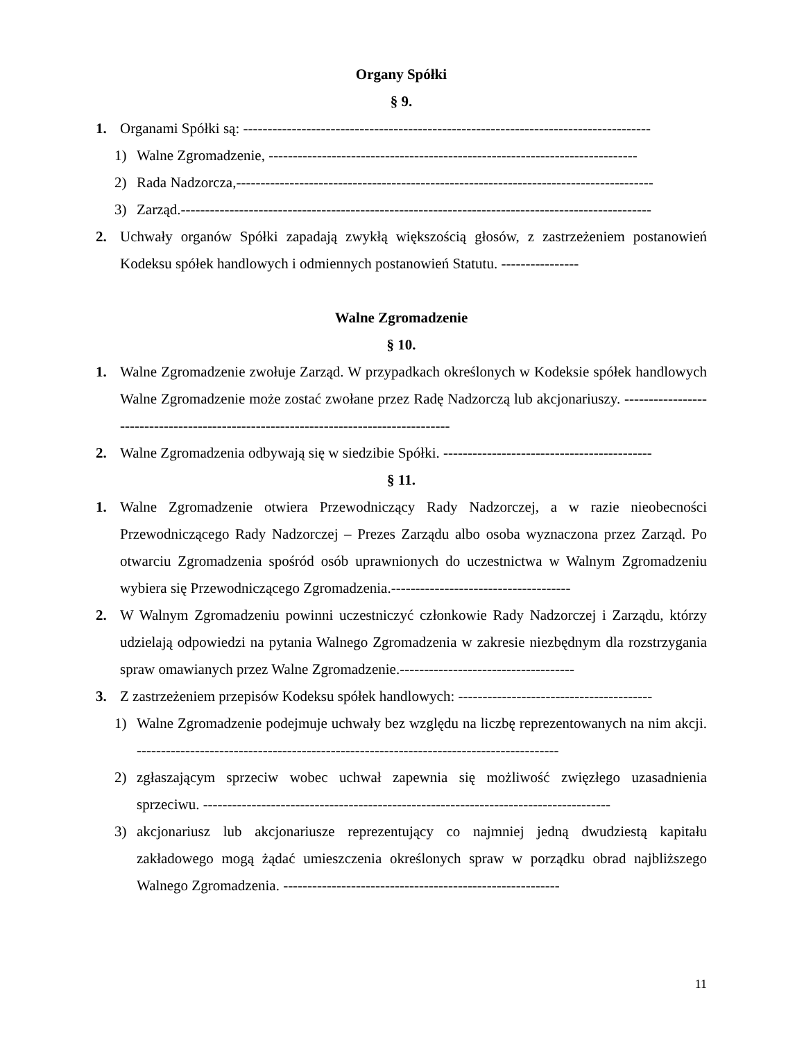Organy Spółki
§ 9.
1. Organami Spółki są: ------------------------------------------------------------------------------------
1) Walne Zgromadzenie, ----------------------------------------------------------------------------
2) Rada Nadzorcza,--------------------------------------------------------------------------------------
3) Zarząd.-------------------------------------------------------------------------------------------------
2. Uchwały organów Spółki zapadają zwykłą większością głosów, z zastrzeżeniem postanowień Kodeksu spółek handlowych i odmiennych postanowień Statutu. ----------------
Walne Zgromadzenie
§ 10.
1. Walne Zgromadzenie zwołuje Zarząd. W przypadkach określonych w Kodeksie spółek handlowych Walne Zgromadzenie może zostać zwołane przez Radę Nadzorczą lub akcjonariuszy. -------------------------------------------------------------------------------------
2. Walne Zgromadzenia odbywają się w siedzibie Spółki. -------------------------------------------
§ 11.
1. Walne Zgromadzenie otwiera Przewodniczący Rady Nadzorczej, a w razie nieobecności Przewodniczącego Rady Nadzorczej – Prezes Zarządu albo osoba wyznaczona przez Zarząd. Po otwarciu Zgromadzenia spośród osób uprawnionych do uczestnictwa w Walnym Zgromadzeniu wybiera się Przewodniczącego Zgromadzenia.-------------------------------------
2. W Walnym Zgromadzeniu powinni uczestniczyć członkowie Rady Nadzorczej i Zarządu, którzy udzielają odpowiedzi na pytania Walnego Zgromadzenia w zakresie niezbędnym dla rozstrzygania spraw omawianych przez Walne Zgromadzenie.------------------------------------
3. Z zastrzeżeniem przepisów Kodeksu spółek handlowych: ----------------------------------------
1) Walne Zgromadzenie podejmuje uchwały bez względu na liczbę reprezentowanych na nim akcji. ---------------------------------------------------------------------------------------
2) zgłaszającym sprzeciw wobec uchwał zapewnia się możliwość zwięzłego uzasadnienia sprzeciwu. ------------------------------------------------------------------------------------
3) akcjonariusz lub akcjonariusze reprezentujący co najmniej jedną dwudziestą kapitału zakładowego mogą żądać umieszczenia określonych spraw w porządku obrad najbliższego Walnego Zgromadzenia. ---------------------------------------------------------
11